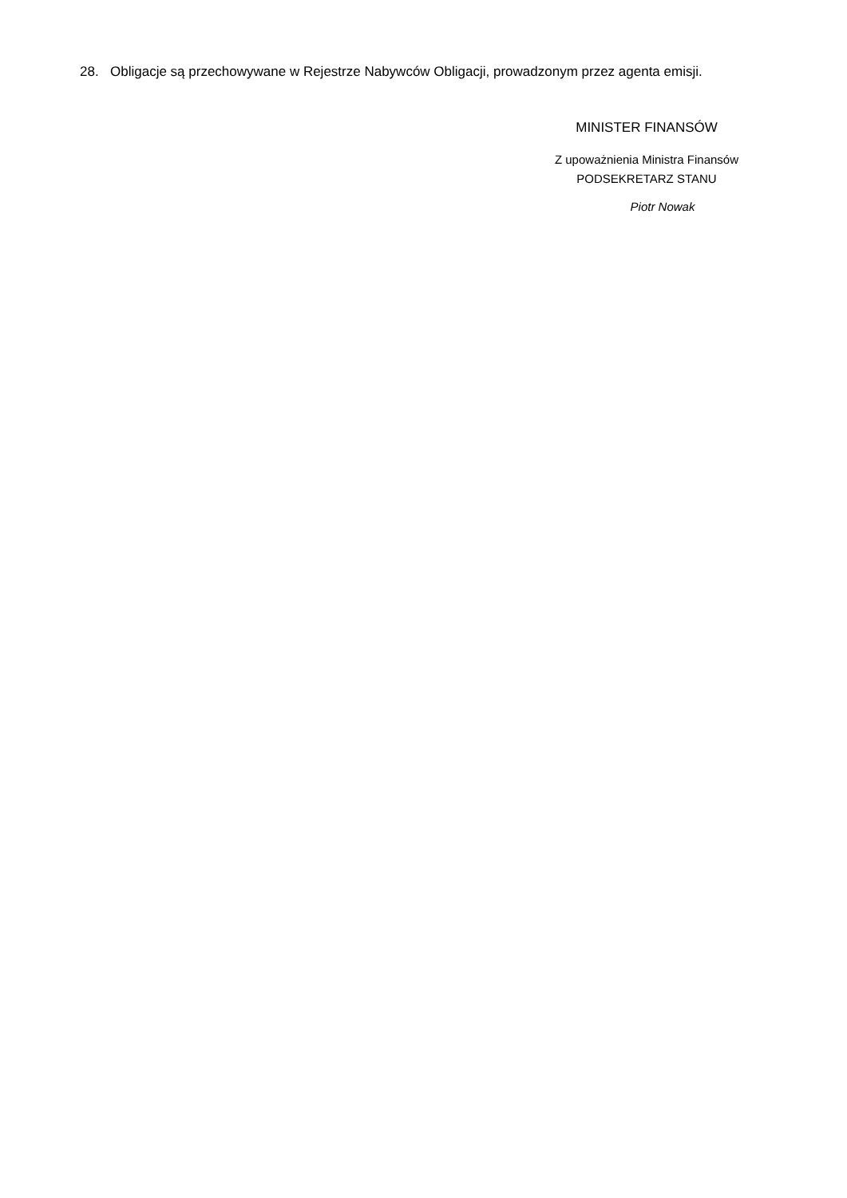28. Obligacje są przechowywane w Rejestrze Nabywców Obligacji, prowadzonym przez agenta emisji.
MINISTER FINANSÓW
Z upoważnienia Ministra Finansów
PODSEKRETARZ STANU
Piotr Nowak